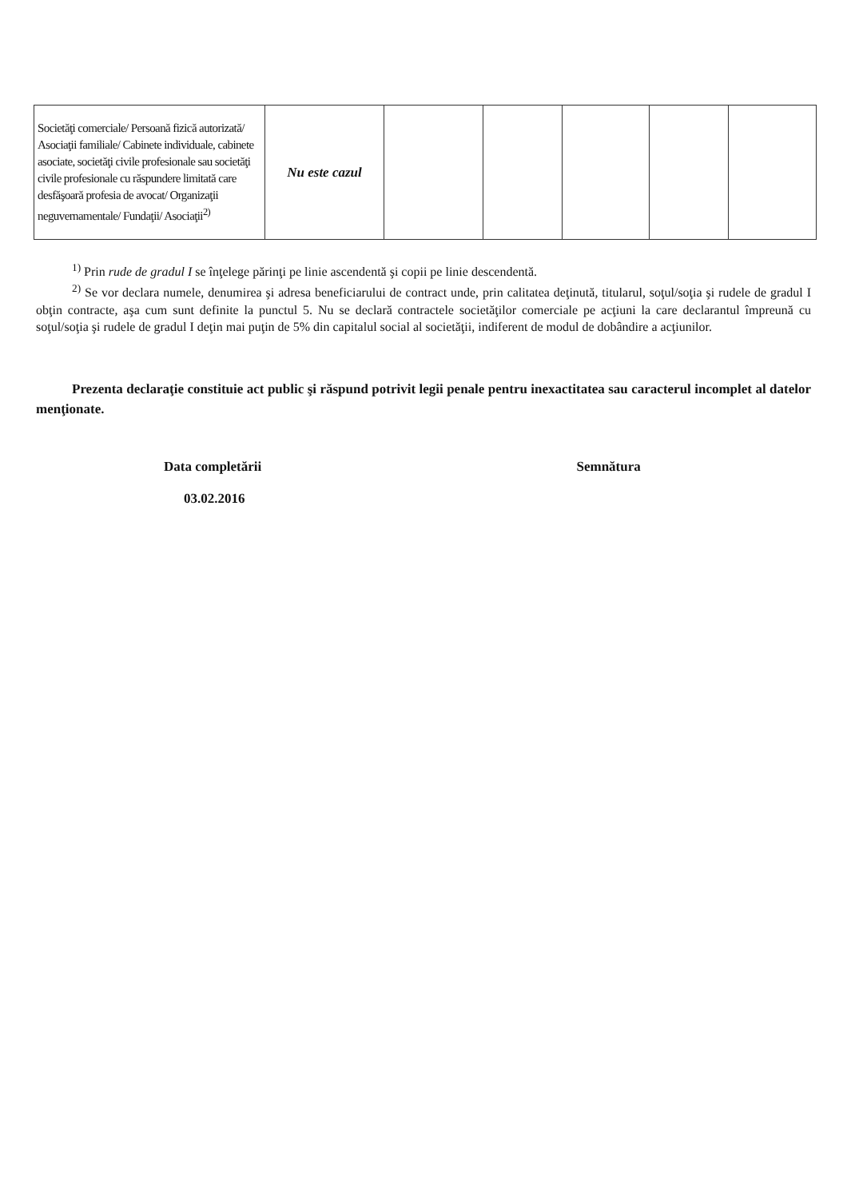| Societăţi comerciale/ Persoană fizică autorizată/ Asociaţii familiale/ Cabinete individuale, cabinete asociate, societăţi civile profesionale sau societăţi civile profesionale cu răspundere limitată care desfăşoară profesia de avocat/ Organizaţii neguvernamentale/ Fundaţii/ Asociaţii<sup>2)</sup> | Nu este cazul | | | | | |
<sup>1)</sup> Prin rude de gradul I se înţelege părinţi pe linie ascendentă şi copii pe linie descendentă.
<sup>2)</sup> Se vor declara numele, denumirea şi adresa beneficiarului de contract unde, prin calitatea deţinută, titularul, soţul/soţia şi rudele de gradul I obţin contracte, aşa cum sunt definite la punctul 5. Nu se declară contractele societăţilor comerciale pe acţiuni la care declarantul împreună cu soţul/soţia şi rudele de gradul I deţin mai puţin de 5% din capitalul social al societăţii, indiferent de modul de dobândire a acţiunilor.
Prezenta declaraţie constituie act public şi răspund potrivit legii penale pentru inexactitatea sau caracterul incomplet al datelor menţionate.
Data completării
03.02.2016
Semnătura